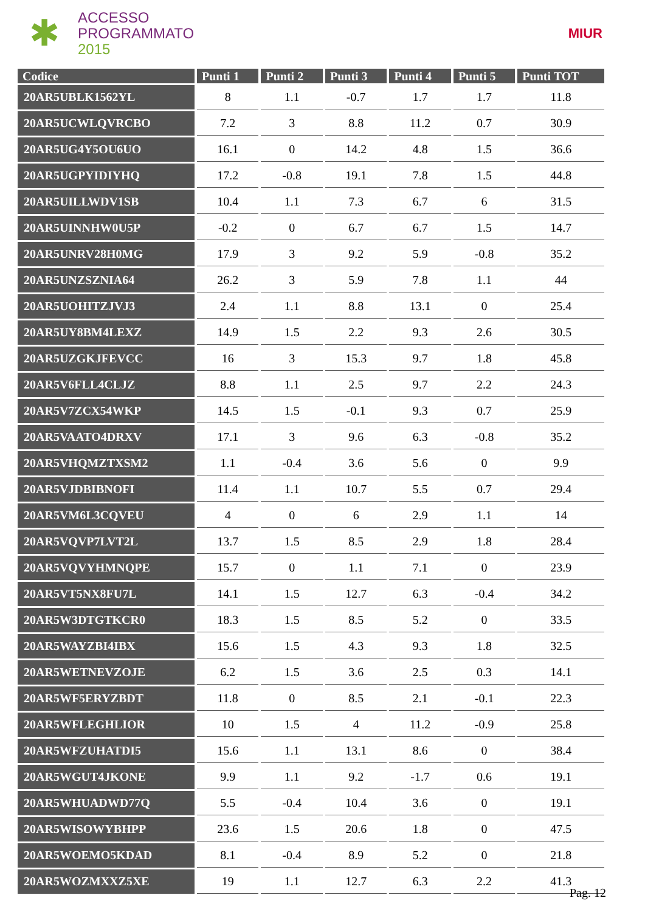✱
ACCESSO
PROGRAMMATO
2015
MIUR
| Codice | Punti 1 | Punti 2 | Punti 3 | Punti 4 | Punti 5 | Punti TOT |
| --- | --- | --- | --- | --- | --- | --- |
| 20AR5UBLK1562YL | 8 | 1.1 | -0.7 | 1.7 | 1.7 | 11.8 |
| 20AR5UCWLQVRCBO | 7.2 | 3 | 8.8 | 11.2 | 0.7 | 30.9 |
| 20AR5UG4Y5OU6UO | 16.1 | 0 | 14.2 | 4.8 | 1.5 | 36.6 |
| 20AR5UGPYIDIYHQ | 17.2 | -0.8 | 19.1 | 7.8 | 1.5 | 44.8 |
| 20AR5UILLWDV1SB | 10.4 | 1.1 | 7.3 | 6.7 | 6 | 31.5 |
| 20AR5UINNHW0U5P | -0.2 | 0 | 6.7 | 6.7 | 1.5 | 14.7 |
| 20AR5UNRV28H0MG | 17.9 | 3 | 9.2 | 5.9 | -0.8 | 35.2 |
| 20AR5UNZSZNIA64 | 26.2 | 3 | 5.9 | 7.8 | 1.1 | 44 |
| 20AR5UOHITZJVJ3 | 2.4 | 1.1 | 8.8 | 13.1 | 0 | 25.4 |
| 20AR5UY8BM4LEXZ | 14.9 | 1.5 | 2.2 | 9.3 | 2.6 | 30.5 |
| 20AR5UZGKJFEVCC | 16 | 3 | 15.3 | 9.7 | 1.8 | 45.8 |
| 20AR5V6FLL4CLJZ | 8.8 | 1.1 | 2.5 | 9.7 | 2.2 | 24.3 |
| 20AR5V7ZCX54WKP | 14.5 | 1.5 | -0.1 | 9.3 | 0.7 | 25.9 |
| 20AR5VAATO4DRXV | 17.1 | 3 | 9.6 | 6.3 | -0.8 | 35.2 |
| 20AR5VHQMZTXSM2 | 1.1 | -0.4 | 3.6 | 5.6 | 0 | 9.9 |
| 20AR5VJDBIBNOFI | 11.4 | 1.1 | 10.7 | 5.5 | 0.7 | 29.4 |
| 20AR5VM6L3CQVEU | 4 | 0 | 6 | 2.9 | 1.1 | 14 |
| 20AR5VQVP7LVT2L | 13.7 | 1.5 | 8.5 | 2.9 | 1.8 | 28.4 |
| 20AR5VQVYHMNQPE | 15.7 | 0 | 1.1 | 7.1 | 0 | 23.9 |
| 20AR5VT5NX8FU7L | 14.1 | 1.5 | 12.7 | 6.3 | -0.4 | 34.2 |
| 20AR5W3DTGTKCR0 | 18.3 | 1.5 | 8.5 | 5.2 | 0 | 33.5 |
| 20AR5WAYZBI4IBX | 15.6 | 1.5 | 4.3 | 9.3 | 1.8 | 32.5 |
| 20AR5WETNEVZOJE | 6.2 | 1.5 | 3.6 | 2.5 | 0.3 | 14.1 |
| 20AR5WF5ERYZBDT | 11.8 | 0 | 8.5 | 2.1 | -0.1 | 22.3 |
| 20AR5WFLEGHLIOR | 10 | 1.5 | 4 | 11.2 | -0.9 | 25.8 |
| 20AR5WFZUHATDI5 | 15.6 | 1.1 | 13.1 | 8.6 | 0 | 38.4 |
| 20AR5WGUT4JKONE | 9.9 | 1.1 | 9.2 | -1.7 | 0.6 | 19.1 |
| 20AR5WHUADWD77Q | 5.5 | -0.4 | 10.4 | 3.6 | 0 | 19.1 |
| 20AR5WISOWYBHPP | 23.6 | 1.5 | 20.6 | 1.8 | 0 | 47.5 |
| 20AR5WOEMO5KDAD | 8.1 | -0.4 | 8.9 | 5.2 | 0 | 21.8 |
| 20AR5WOZMXXZ5XE | 19 | 1.1 | 12.7 | 6.3 | 2.2 | 41.3 |
Pag. 12